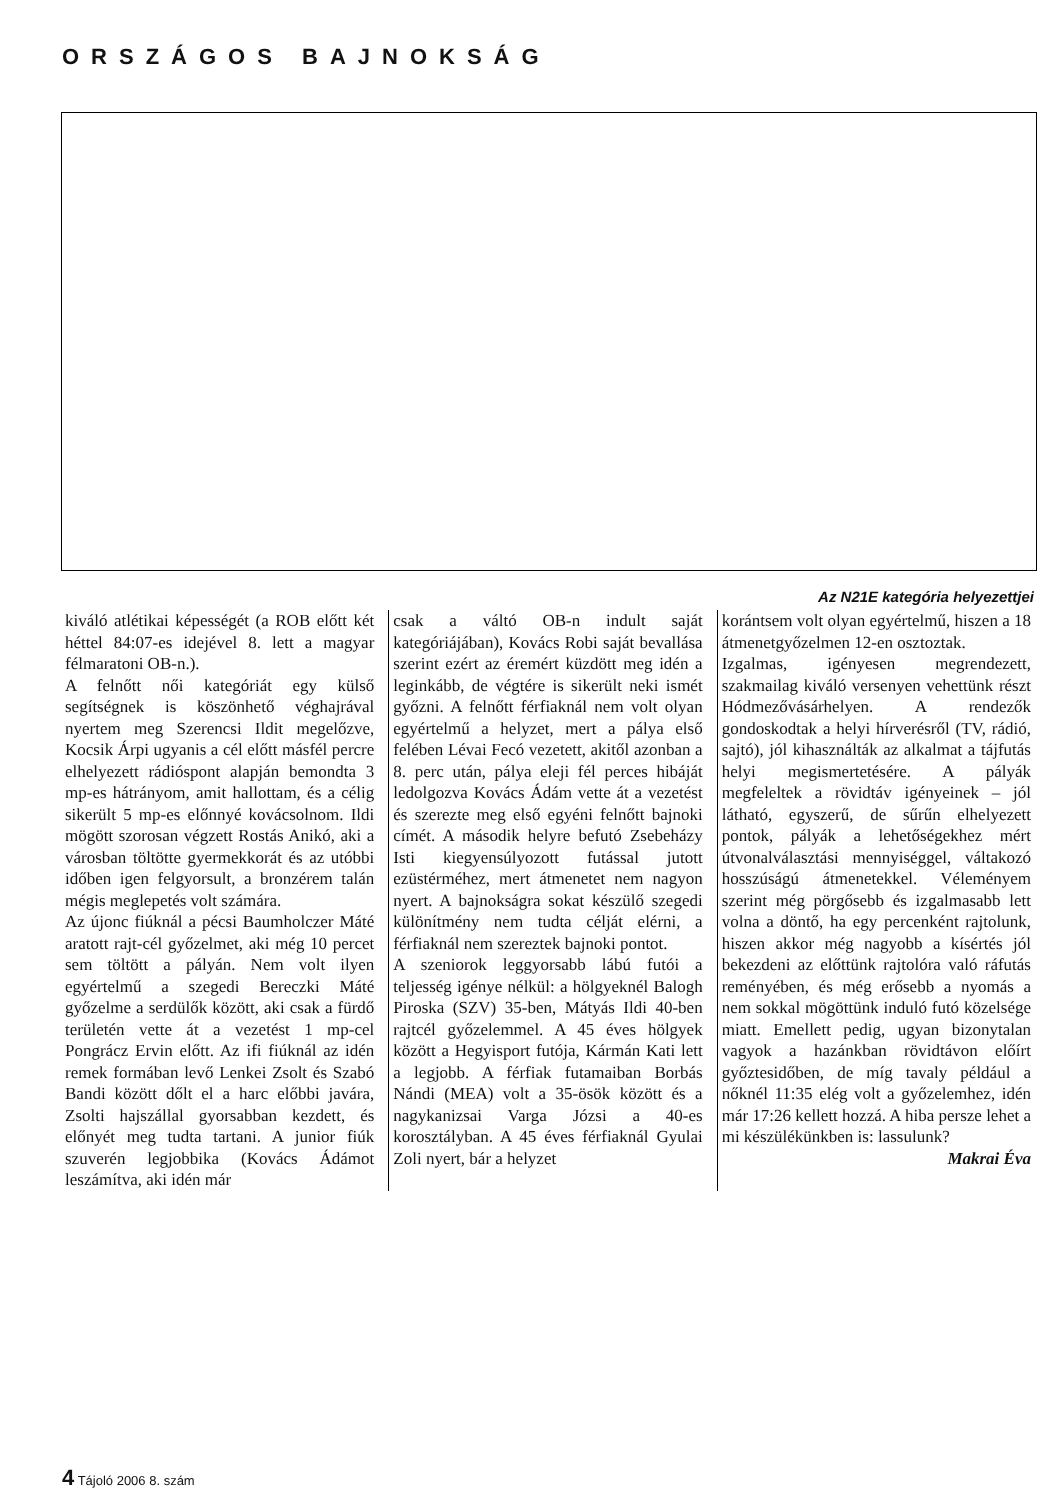ORSZÁGOS BAJNOKSÁG
Az N21E kategória helyezettjei
kiváló atlétikai képességét (a ROB előtt két héttel 84:07-es idejével 8. lett a magyar félmaratoni OB-n.).
A felnőtt női kategóriát egy külső segítségnek is köszönhető véghajrával nyertem meg Szerencsi Ildit megelőzve, Kocsik Árpi ugyanis a cél előtt másfél percre elhelyezett rádióspont alapján bemondta 3 mp-es hátrányom, amit hallottam, és a célig sikerült 5 mp-es előnnyé kovácsolnom. Ildi mögött szorosan végzett Rostás Anikó, aki a városban töltötte gyermekkorát és az utóbbi időben igen felgyorsult, a bronzérem talán mégis meglepetés volt számára.
Az újonc fiúknál a pécsi Baumholczer Máté aratott rajt-cél győzelmet, aki még 10 percet sem töltött a pályán. Nem volt ilyen egyértelmű a szegedi Bereczki Máté győzelme a serdülők között, aki csak a fürdő területén vette át a vezetést 1 mp-cel Pongrácz Ervin előtt. Az ifi fiúknál az idén remek formában levő Lenkei Zsolt és Szabó Bandi között dőlt el a harc előbbi javára, Zsolti hajszállal gyorsabban kezdett, és előnyét meg tudta tartani. A junior fiúk szuverén legjobbika (Kovács Ádámot leszámítva, aki idén már
csak a váltó OB-n indult saját kategóriájában), Kovács Robi saját bevallása szerint ezért az éremért küzdött meg idén a leginkább, de végtére is sikerült neki ismét győzni. A felnőtt férfiaknál nem volt olyan egyértelmű a helyzet, mert a pálya első felében Lévai Fecó vezetett, akitől azonban a 8. perc után, pálya eleji fél perces hibáját ledolgozva Kovács Ádám vette át a vezetést és szerezte meg első egyéni felnőtt bajnoki címét. A második helyre befutó Zsebeházy Isti kiegyensúlyozott futással jutott ezüstérméhez, mert átmenetet nem nagyon nyert. A bajnokságra sokat készülő szegedi különítmény nem tudta célját elérni, a férfiaknál nem szereztek bajnoki pontot.
A szeniorok leggyorsabb lábú futói a teljesség igénye nélkül: a hölgyeknél Balogh Piroska (SZV) 35-ben, Mátyás Ildi 40-ben rajtcél győzelemmel. A 45 éves hölgyek között a Hegyisport futója, Kármán Kati lett a legjobb. A férfiak futamaiban Borbás Nándi (MEA) volt a 35-ösök között és a nagykanizsai Varga Józsi a 40-es korosztályban. A 45 éves férfiaknál Gyulai Zoli nyert, bár a helyzet
korántsem volt olyan egyértelmű, hiszen a 18 átmenetgyőzelmen 12-en osztoztak.
Izgalmas, igényesen megrendezett, szakmailag kiváló versenyen vehettünk részt Hódmezővásárhelyen. A rendezők gondoskodtak a helyi hírverésről (TV, rádió, sajtó), jól kihasználták az alkalmat a tájfutás helyi megismertetésére. A pályák megfeleltek a rövidtáv igényeinek – jól látható, egyszerű, de sűrűn elhelyezett pontok, pályák a lehetőségekhez mért útvonalválasztási mennyiséggel, váltakozó hosszúságú átmenetekkel. Véleményem szerint még pörgősebb és izgalmasabb lett volna a döntő, ha egy percenként rajtolunk, hiszen akkor még nagyobb a kísértés jól bekezdeni az előttünk rajtolóra való ráfutás reményében, és még erősebb a nyomás a nem sokkal mögöttünk induló futó közelsége miatt. Emellett pedig, ugyan bizonytalan vagyok a hazánkban rövidtávon előírt győztesidőben, de míg tavaly például a nőknél 11:35 elég volt a győzelemhez, idén már 17:26 kellett hozzá. A hiba persze lehet a mi készülékünkben is: lassulunk?
Makrai Éva
4 Tájoló 2006 8. szám